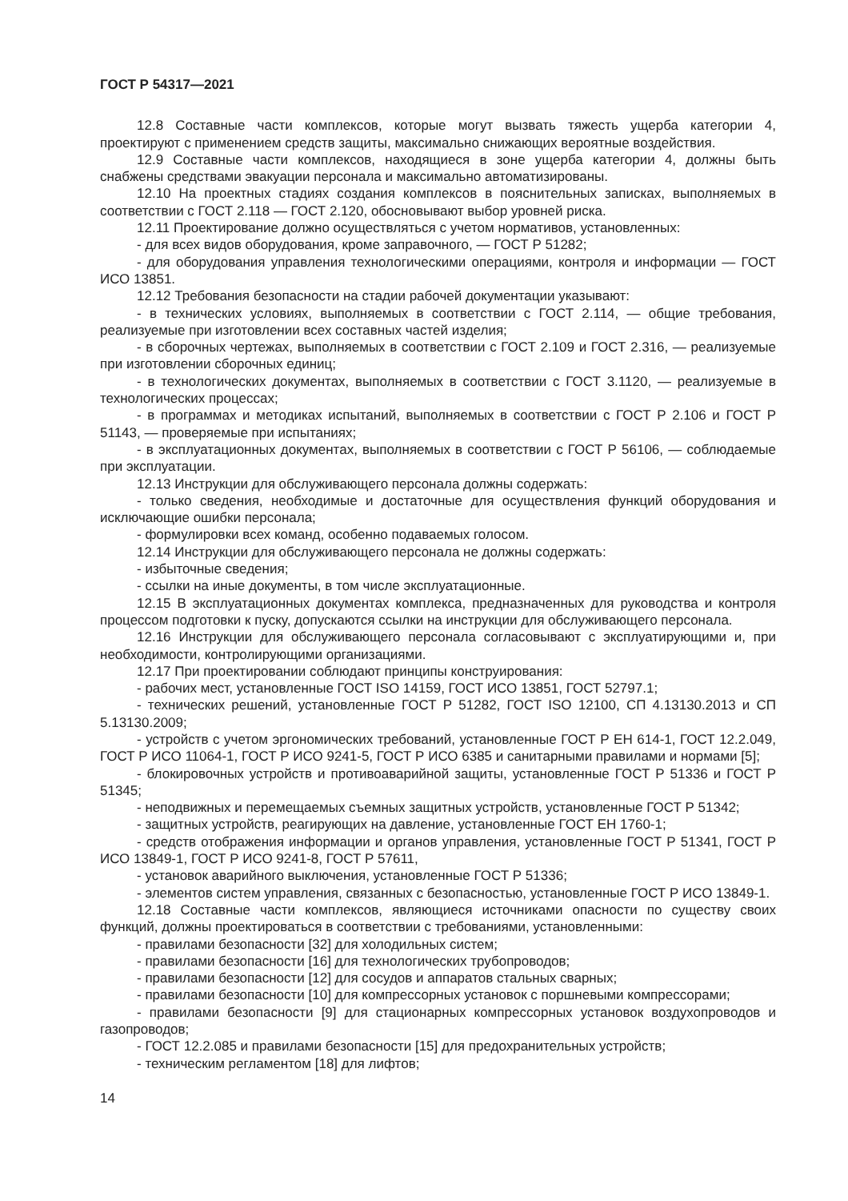ГОСТ Р 54317—2021
12.8 Составные части комплексов, которые могут вызвать тяжесть ущерба категории 4, проектируют с применением средств защиты, максимально снижающих вероятные воздействия.
12.9 Составные части комплексов, находящиеся в зоне ущерба категории 4, должны быть снабжены средствами эвакуации персонала и максимально автоматизированы.
12.10 На проектных стадиях создания комплексов в пояснительных записках, выполняемых в соответствии с ГОСТ 2.118 — ГОСТ 2.120, обосновывают выбор уровней риска.
12.11 Проектирование должно осуществляться с учетом нормативов, установленных:
- для всех видов оборудования, кроме заправочного, — ГОСТ Р 51282;
- для оборудования управления технологическими операциями, контроля и информации — ГОСТ ИСО 13851.
12.12 Требования безопасности на стадии рабочей документации указывают:
- в технических условиях, выполняемых в соответствии с ГОСТ 2.114, — общие требования, реализуемые при изготовлении всех составных частей изделия;
- в сборочных чертежах, выполняемых в соответствии с ГОСТ 2.109 и ГОСТ 2.316, — реализуемые при изготовлении сборочных единиц;
- в технологических документах, выполняемых в соответствии с ГОСТ 3.1120, — реализуемые в технологических процессах;
- в программах и методиках испытаний, выполняемых в соответствии с ГОСТ Р 2.106 и ГОСТ Р 51143, — проверяемые при испытаниях;
- в эксплуатационных документах, выполняемых в соответствии с ГОСТ Р 56106, — соблюдаемые при эксплуатации.
12.13 Инструкции для обслуживающего персонала должны содержать:
- только сведения, необходимые и достаточные для осуществления функций оборудования и исключающие ошибки персонала;
- формулировки всех команд, особенно подаваемых голосом.
12.14 Инструкции для обслуживающего персонала не должны содержать:
- избыточные сведения;
- ссылки на иные документы, в том числе эксплуатационные.
12.15 В эксплуатационных документах комплекса, предназначенных для руководства и контроля процессом подготовки к пуску, допускаются ссылки на инструкции для обслуживающего персонала.
12.16 Инструкции для обслуживающего персонала согласовывают с эксплуатирующими и, при необходимости, контролирующими организациями.
12.17 При проектировании соблюдают принципы конструирования:
- рабочих мест, установленные ГОСТ ISO 14159, ГОСТ ИСО 13851, ГОСТ 52797.1;
- технических решений, установленные ГОСТ Р 51282, ГОСТ ISO 12100, СП 4.13130.2013 и СП 5.13130.2009;
- устройств с учетом эргономических требований, установленные ГОСТ Р ЕН 614-1, ГОСТ 12.2.049, ГОСТ Р ИСО 11064-1, ГОСТ Р ИСО 9241-5, ГОСТ Р ИСО 6385 и санитарными правилами и нормами [5];
- блокировочных устройств и противоаварийной защиты, установленные ГОСТ Р 51336 и ГОСТ Р 51345;
- неподвижных и перемещаемых съемных защитных устройств, установленные ГОСТ Р 51342;
- защитных устройств, реагирующих на давление, установленные ГОСТ ЕН 1760-1;
- средств отображения информации и органов управления, установленные ГОСТ Р 51341, ГОСТ Р ИСО 13849-1, ГОСТ Р ИСО 9241-8, ГОСТ Р 57611,
- установок аварийного выключения, установленные ГОСТ Р 51336;
- элементов систем управления, связанных с безопасностью, установленные ГОСТ Р ИСО 13849-1.
12.18 Составные части комплексов, являющиеся источниками опасности по существу своих функций, должны проектироваться в соответствии с требованиями, установленными:
- правилами безопасности [32] для холодильных систем;
- правилами безопасности [16] для технологических трубопроводов;
- правилами безопасности [12] для сосудов и аппаратов стальных сварных;
- правилами безопасности [10] для компрессорных установок с поршневыми компрессорами;
- правилами безопасности [9] для стационарных компрессорных установок воздухопроводов и газопроводов;
- ГОСТ 12.2.085 и правилами безопасности [15] для предохранительных устройств;
- техническим регламентом [18] для лифтов;
14